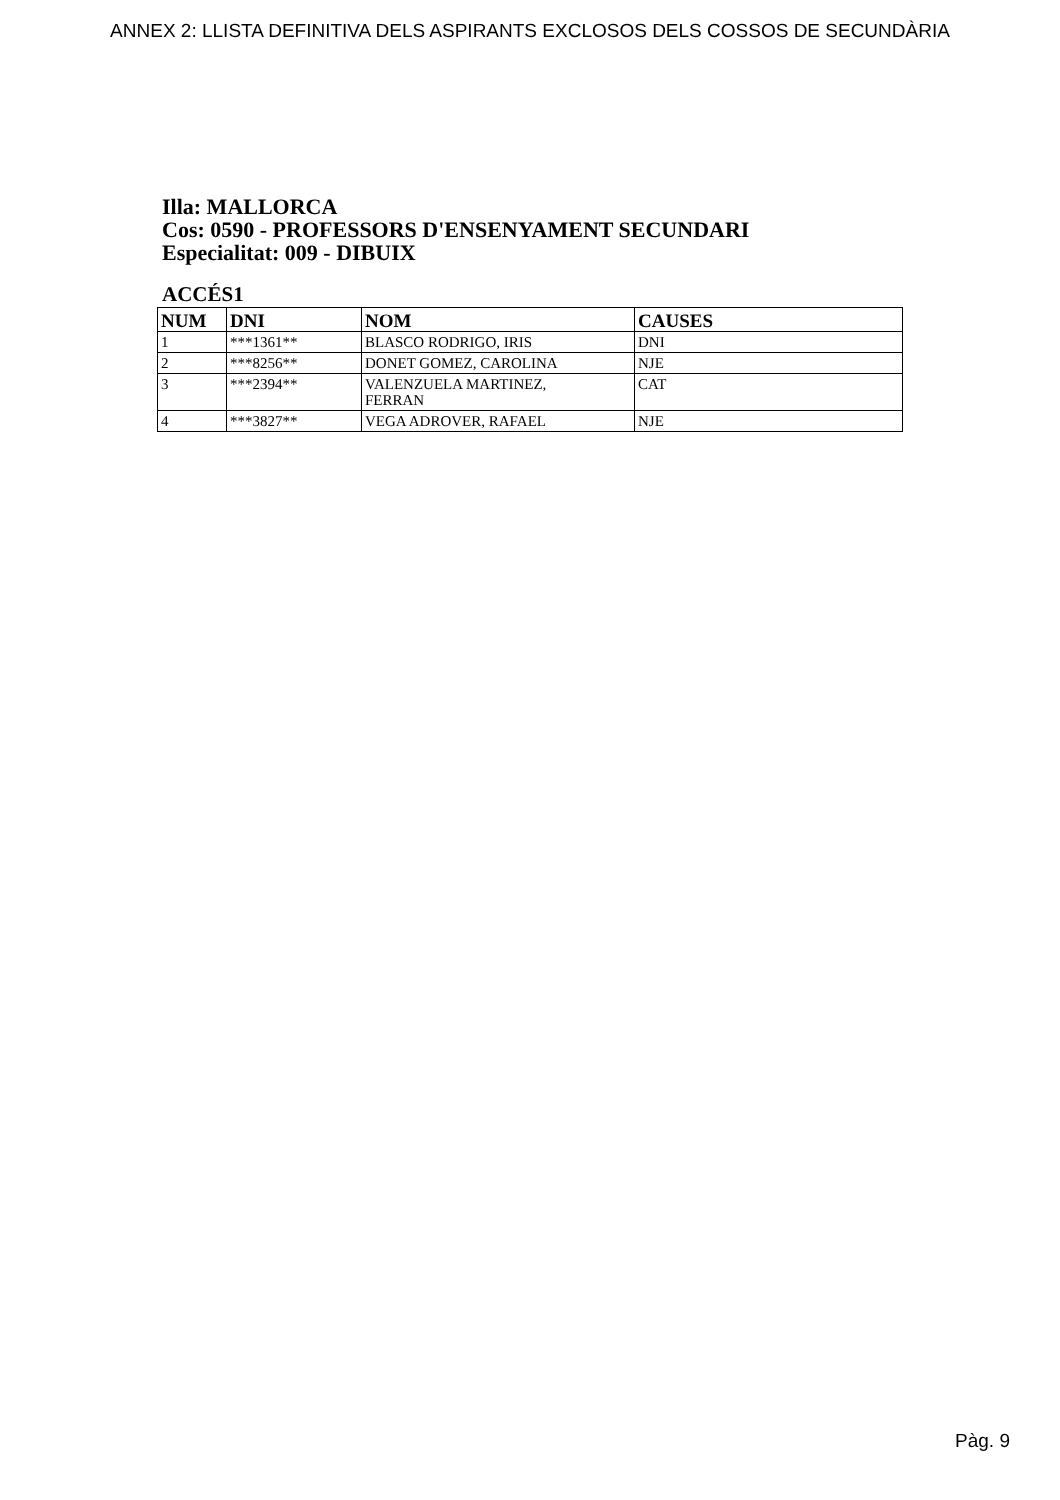ANNEX 2: LLISTA DEFINITIVA DELS ASPIRANTS EXCLOSOS DELS COSSOS DE SECUNDÀRIA
Illa: MALLORCA
Cos: 0590 - PROFESSORS D'ENSENYAMENT SECUNDARI
Especialitat: 009 - DIBUIX
ACCÉS1
| NUM | DNI | NOM | CAUSES |
| --- | --- | --- | --- |
| 1 | ***1361** | BLASCO RODRIGO, IRIS | DNI |
| 2 | ***8256** | DONET GOMEZ, CAROLINA | NJE |
| 3 | ***2394** | VALENZUELA MARTINEZ, FERRAN | CAT |
| 4 | ***3827** | VEGA ADROVER, RAFAEL | NJE |
Pàg. 9